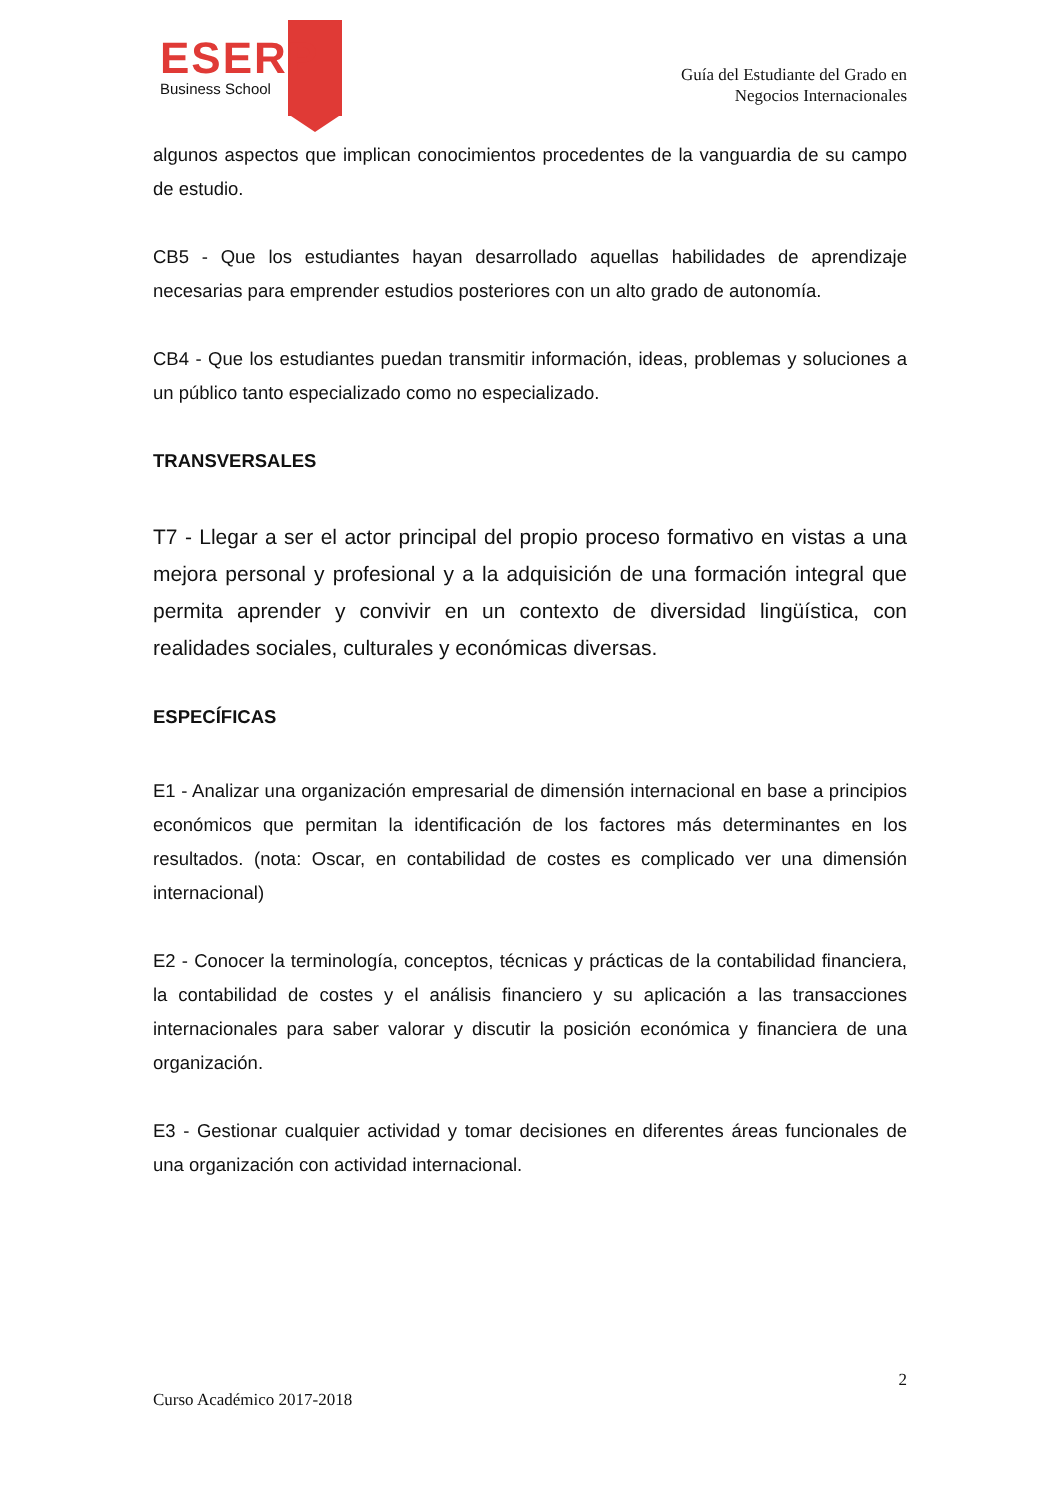ESERP
Business School
Guía del Estudiante del Grado en
Negocios Internacionales
algunos aspectos que implican conocimientos procedentes de la vanguardia de su campo de estudio.
CB5 - Que los estudiantes hayan desarrollado aquellas habilidades de aprendizaje necesarias para emprender estudios posteriores con un alto grado de autonomía.
CB4 - Que los estudiantes puedan transmitir información, ideas, problemas y soluciones a un público tanto especializado como no especializado.
TRANSVERSALES
T7 - Llegar a ser el actor principal del propio proceso formativo en vistas a una mejora personal y profesional y a la adquisición de una formación integral que permita aprender y convivir en un contexto de diversidad lingüística, con realidades sociales, culturales y económicas diversas.
ESPECÍFICAS
E1 - Analizar una organización empresarial de dimensión internacional en base a principios económicos que permitan la identificación de los factores más determinantes en los resultados. (nota: Oscar, en contabilidad de costes es complicado ver una dimensión internacional)
E2 - Conocer la terminología, conceptos, técnicas y prácticas de la contabilidad financiera, la contabilidad de costes y el análisis financiero y su aplicación a las transacciones internacionales para saber valorar y discutir la posición económica y financiera de una organización.
E3 - Gestionar cualquier actividad y tomar decisiones en diferentes áreas funcionales de una organización con actividad internacional.
2
Curso Académico 2017-2018